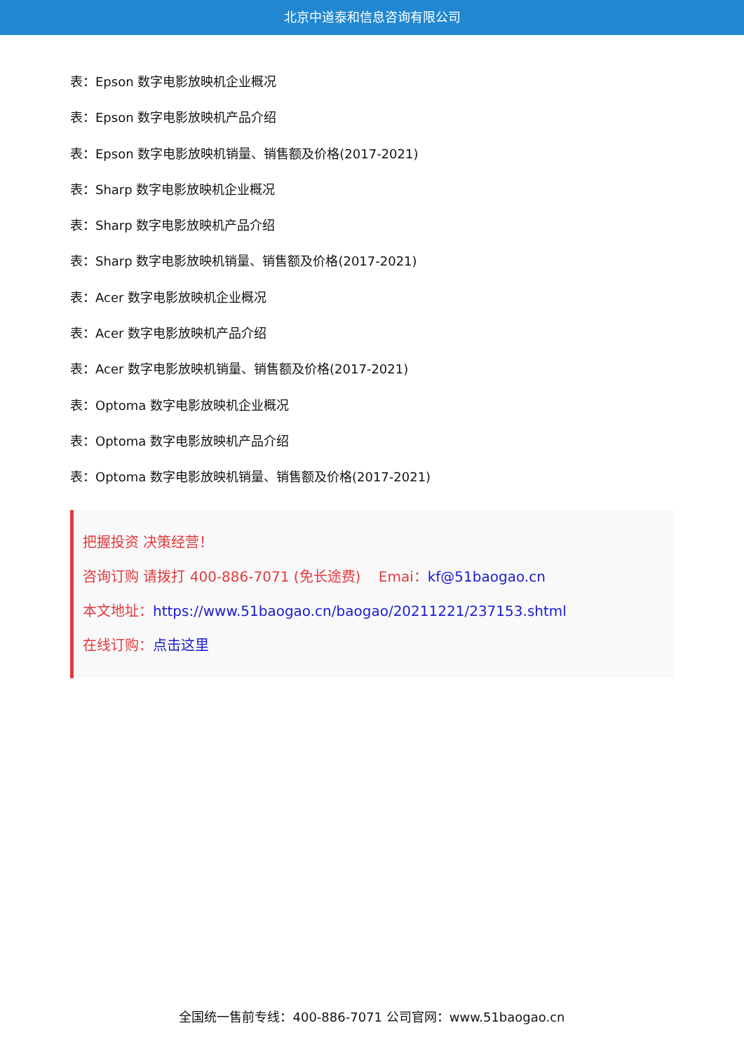北京中道泰和信息咨询有限公司
表：Epson 数字电影放映机企业概况
表：Epson 数字电影放映机产品介绍
表：Epson 数字电影放映机销量、销售额及价格(2017-2021)
表：Sharp 数字电影放映机企业概况
表：Sharp 数字电影放映机产品介绍
表：Sharp 数字电影放映机销量、销售额及价格(2017-2021)
表：Acer 数字电影放映机企业概况
表：Acer 数字电影放映机产品介绍
表：Acer 数字电影放映机销量、销售额及价格(2017-2021)
表：Optoma 数字电影放映机企业概况
表：Optoma 数字电影放映机产品介绍
表：Optoma 数字电影放映机销量、销售额及价格(2017-2021)
把握投资 决策经营！
咨询订购 请拨打 400-886-7071 (免长途费) Emai：kf@51baogao.cn
本文地址：https://www.51baogao.cn/baogao/20211221/237153.shtml
在线订购：点击这里
全国统一售前专线：400-886-7071 公司官网：www.51baogao.cn